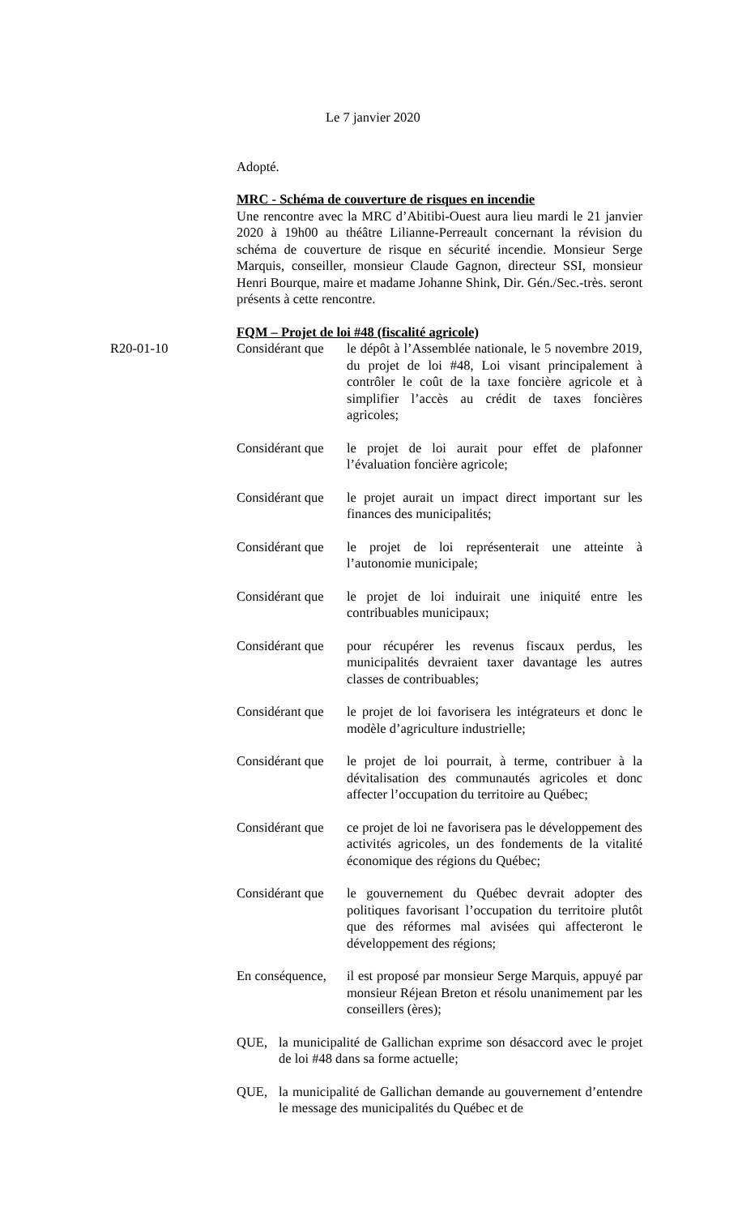Le 7 janvier 2020
Adopté.
MRC - Schéma de couverture de risques en incendie
Une rencontre avec la MRC d’Abitibi-Ouest aura lieu mardi le 21 janvier 2020 à 19h00 au théâtre Lilianne-Perreault concernant la révision du schéma de couverture de risque en sécurité incendie. Monsieur Serge Marquis, conseiller, monsieur Claude Gagnon, directeur SSI, monsieur Henri Bourque, maire et madame Johanne Shink, Dir. Gén./Sec.-très. seront présents à cette rencontre.
FQM – Projet de loi #48 (fiscalité agricole)
R20-01-10
Considérant que
le dépôt à l’Assemblée nationale, le 5 novembre 2019, du projet de loi #48, Loi visant principalement à contrôler le coût de la taxe foncière agricole et à simplifier l’accès au crédit de taxes foncières agricoles;
Considérant que
le projet de loi aurait pour effet de plafonner l’évaluation foncière agricole;
Considérant que
le projet aurait un impact direct important sur les finances des municipalités;
Considérant que
le projet de loi représenterait une atteinte à l’autonomie municipale;
Considérant que
le projet de loi induirait une iniquité entre les contribuables municipaux;
Considérant que
pour récupérer les revenus fiscaux perdus, les municipalités devraient taxer davantage les autres classes de contribuables;
Considérant que
le projet de loi favorisera les intégrateurs et donc le modèle d’agriculture industrielle;
Considérant que
le projet de loi pourrait, à terme, contribuer à la dévitalisation des communautés agricoles et donc affecter l’occupation du territoire au Québec;
Considérant que
ce projet de loi ne favorisera pas le développement des activités agricoles, un des fondements de la vitalité économique des régions du Québec;
Considérant que
le gouvernement du Québec devrait adopter des politiques favorisant l’occupation du territoire plutôt que des réformes mal avisées qui affecteront le développement des régions;
En conséquence,
il est proposé par monsieur Serge Marquis, appuyé par monsieur Réjean Breton et résolu unanimement par les conseillers (ères);
QUE, la municipalité de Gallichan exprime son désaccord avec le projet de loi #48 dans sa forme actuelle;
QUE, la municipalité de Gallichan demande au gouvernement d’entendre le message des municipalités du Québec et de